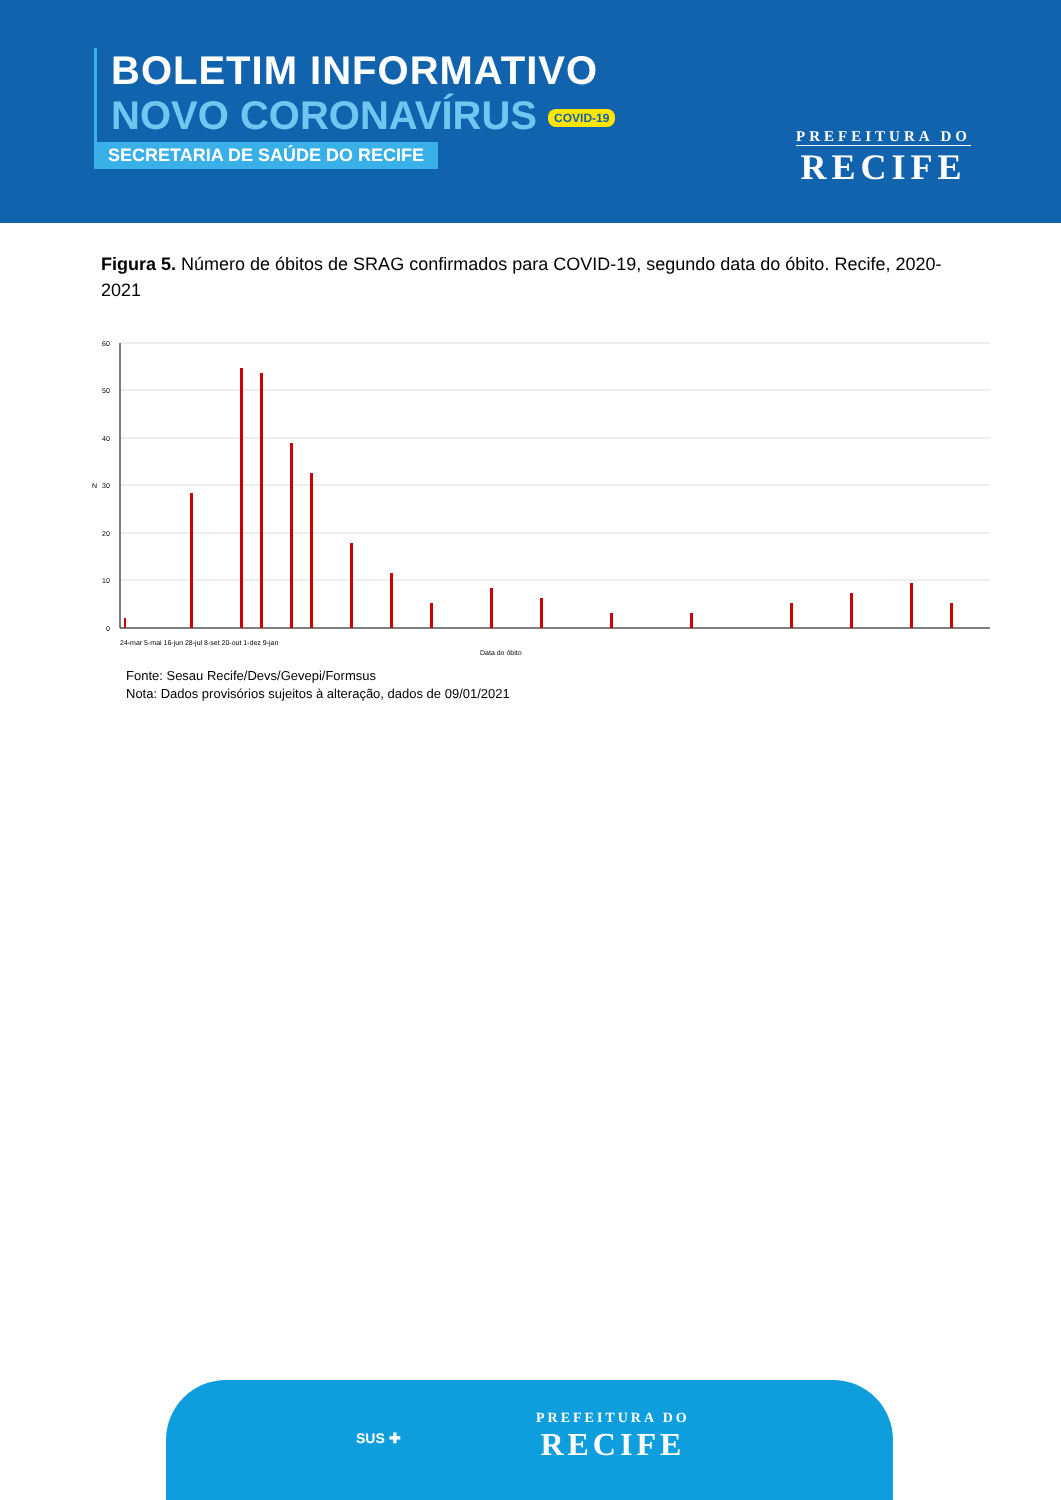BOLETIM INFORMATIVO
NOVO CORONAVÍRUS COVID-19
SECRETARIA DE SAÚDE DO RECIFE
PREFEITURA DO
RECIFE
Figura 5. Número de óbitos de SRAG confirmados para COVID-19, segundo data do óbito. Recife, 2020-2021
60
50
40
30
20
10
0
N
Data do óbito
24-mar 5-mai 16-jun 28-jul 8-set 20-out 1-dez 9-jan
Fonte: Sesau Recife/Devs/Gevepi/Formsus
Nota: Dados provisórios sujeitos à alteração, dados de 09/01/2021
SUS ✚
PREFEITURA DO
RECIFE